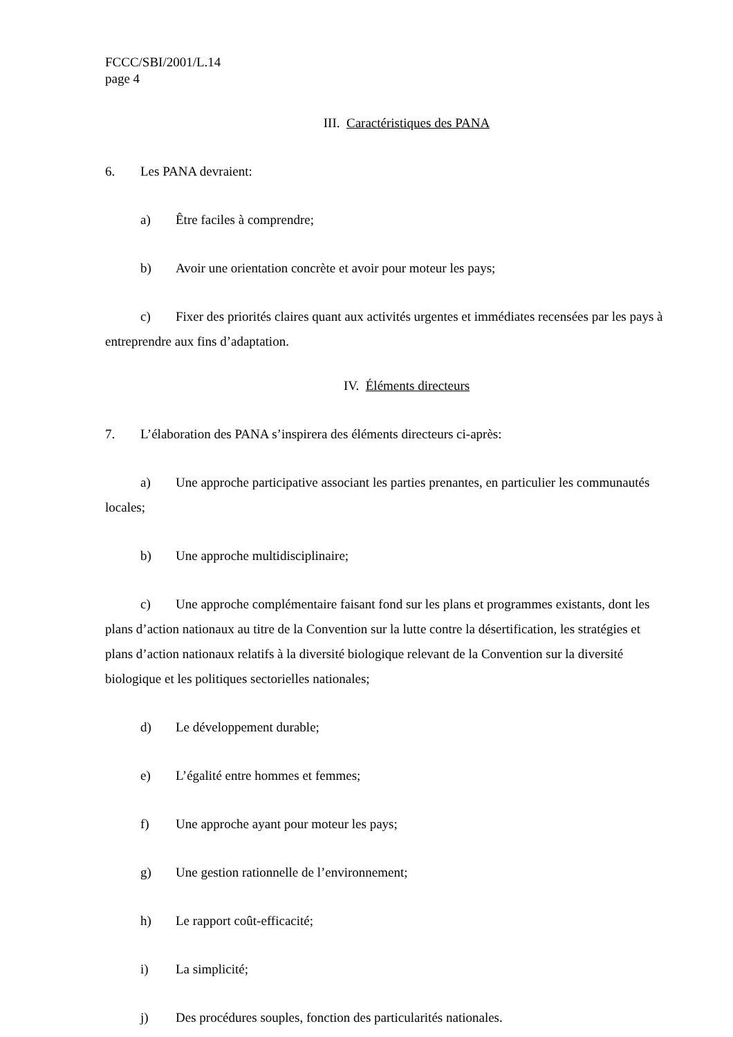FCCC/SBI/2001/L.14
page 4
III. Caractéristiques des PANA
6. Les PANA devraient:
a) Être faciles à comprendre;
b) Avoir une orientation concrète et avoir pour moteur les pays;
c) Fixer des priorités claires quant aux activités urgentes et immédiates recensées par les pays à entreprendre aux fins d’adaptation.
IV. Éléments directeurs
7. L’élaboration des PANA s’inspirera des éléments directeurs ci-après:
a) Une approche participative associant les parties prenantes, en particulier les communautés locales;
b) Une approche multidisciplinaire;
c) Une approche complémentaire faisant fond sur les plans et programmes existants, dont les plans d’action nationaux au titre de la Convention sur la lutte contre la désertification, les stratégies et plans d’action nationaux relatifs à la diversité biologique relevant de la Convention sur la diversité biologique et les politiques sectorielles nationales;
d) Le développement durable;
e) L’égalité entre hommes et femmes;
f) Une approche ayant pour moteur les pays;
g) Une gestion rationnelle de l’environnement;
h) Le rapport coût-efficacité;
i) La simplicité;
j) Des procédures souples, fonction des particularités nationales.